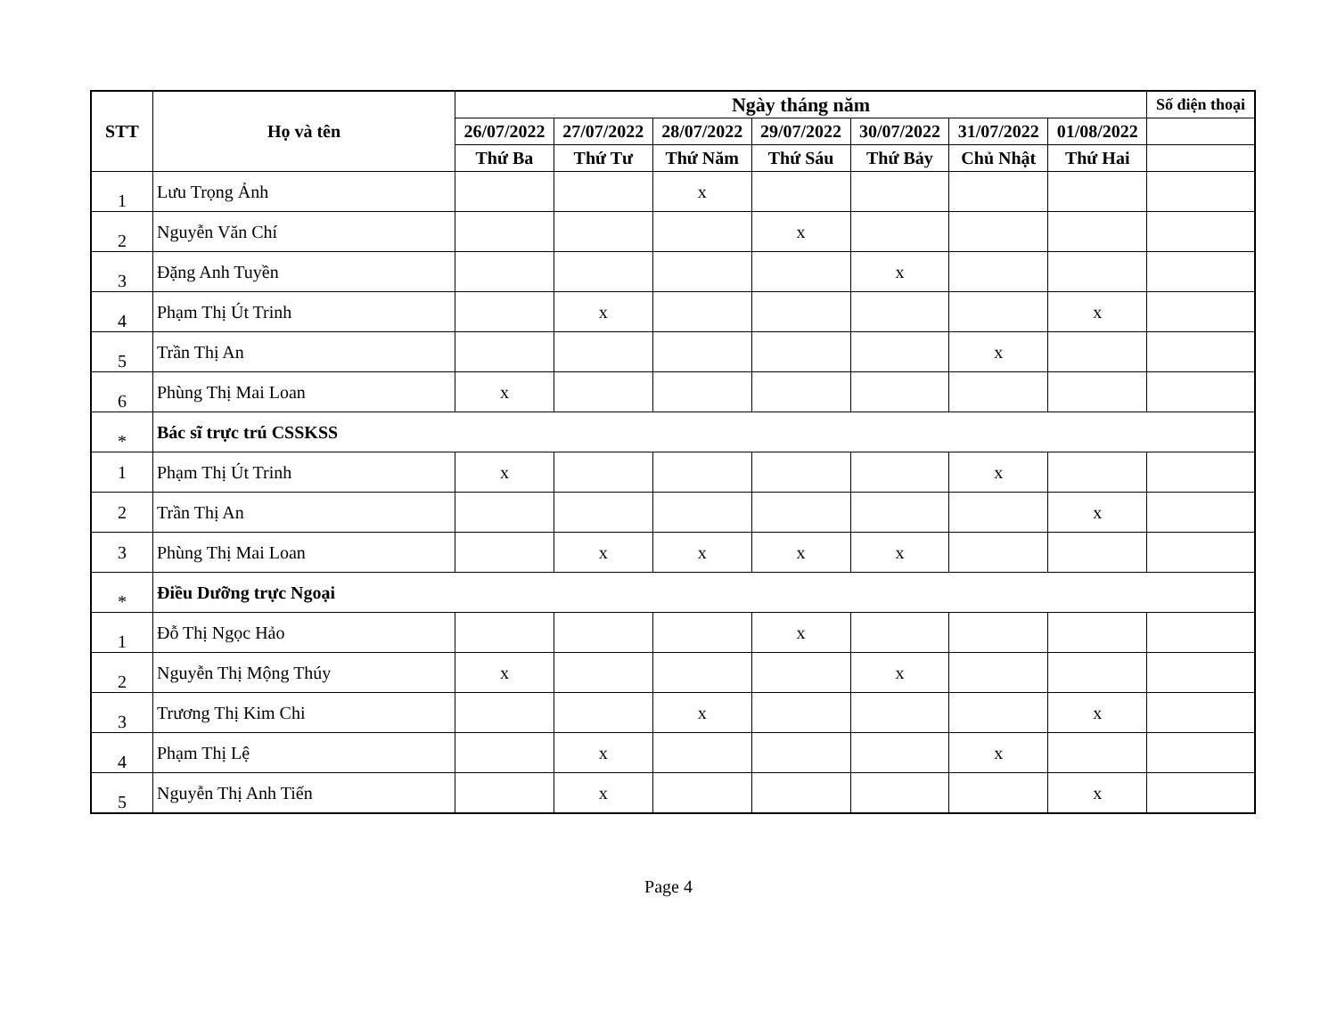| STT | Họ và tên | Ngày tháng năm | | | | | | | Số điện thoại |
| --- | --- | --- | --- | --- | --- | --- | --- | --- | --- |
| | | 26/07/2022 | 27/07/2022 | 28/07/2022 | 29/07/2022 | 30/07/2022 | 31/07/2022 | 01/08/2022 | |
| | | Thứ Ba | Thứ Tư | Thứ Năm | Thứ Sáu | Thứ Bảy | Chủ Nhật | Thứ Hai | |
| 1 | Lưu Trọng Ảnh | | | x | | | | | |
| 2 | Nguyễn Văn Chí | | | | x | | | | |
| 3 | Đặng Anh Tuyền | | | | | x | | | |
| 4 | Phạm Thị Út Trinh | | x | | | | | x | |
| 5 | Trần Thị An | | | | | | x | | |
| 6 | Phùng Thị Mai Loan | x | | | | | | | |
| * | Bác sĩ trực trú CSSKSS | | | | | | | | |
| 1 | Phạm Thị Út Trinh | x | | | | | x | | |
| 2 | Trần Thị An | | | | | | | x | |
| 3 | Phùng Thị Mai Loan | | x | x | x | x | | | |
| * | Điều Dưỡng trực Ngoại | | | | | | | | |
| 1 | Đỗ Thị Ngọc Hảo | | | | x | | | | |
| 2 | Nguyễn Thị Mộng Thúy | x | | | | x | | | |
| 3 | Trương Thị Kim Chi | | | x | | | | x | |
| 4 | Phạm Thị Lệ | | x | | | | x | | |
| 5 | Nguyễn Thị Anh Tiến | | x | | | | | x | |
Page 4